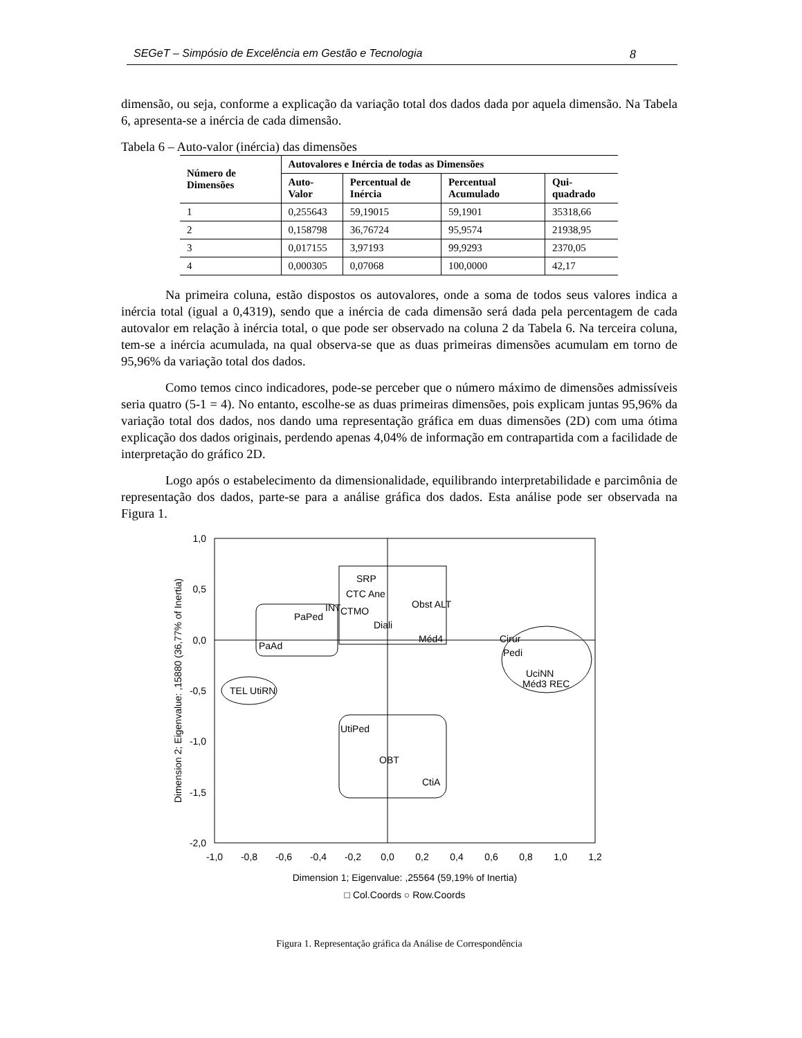SEGeT – Simpósio de Excelência em Gestão e Tecnologia 8
dimensão, ou seja, conforme a explicação da variação total dos dados dada por aquela dimensão. Na Tabela 6, apresenta-se a inércia de cada dimensão.
Tabela 6 – Auto-valor (inércia) das dimensões
| Número de Dimensões | Autovalores e Inércia de todas as Dimensões | | | |
| --- | --- | --- | --- | --- |
| | Auto-Valor | Percentual de Inércia | Percentual Acumulado | Qui-quadrado |
| 1 | 0,255643 | 59,19015 | 59,1901 | 35318,66 |
| 2 | 0,158798 | 36,76724 | 95,9574 | 21938,95 |
| 3 | 0,017155 | 3,97193 | 99,9293 | 2370,05 |
| 4 | 0,000305 | 0,07068 | 100,0000 | 42,17 |
Na primeira coluna, estão dispostos os autovalores, onde a soma de todos seus valores indica a inércia total (igual a 0,4319), sendo que a inércia de cada dimensão será dada pela percentagem de cada autovalor em relação à inércia total, o que pode ser observado na coluna 2 da Tabela 6. Na terceira coluna, tem-se a inércia acumulada, na qual observa-se que as duas primeiras dimensões acumulam em torno de 95,96% da variação total dos dados.
Como temos cinco indicadores, pode-se perceber que o número máximo de dimensões admissíveis seria quatro (5-1 = 4). No entanto, escolhe-se as duas primeiras dimensões, pois explicam juntas 95,96% da variação total dos dados, nos dando uma representação gráfica em duas dimensões (2D) com uma ótima explicação dos dados originais, perdendo apenas 4,04% de informação em contrapartida com a facilidade de interpretação do gráfico 2D.
Logo após o estabelecimento da dimensionalidade, equilibrando interpretabilidade e parcimônia de representação dos dados, parte-se para a análise gráfica dos dados. Esta análise pode ser observada na Figura 1.
1,0
0,5
0,0
-0,5
-1,0
-1,5
-2,0
-1,0
-0,8
-0,6
-0,4
-0,2
0,0
0,2
0,4
0,6
0,8
1,0
1,2
Dimension 1; Eigenvalue: ,25564 (59,19% of Inertia)
□ Col.Coords ○ Row.Coords
Dimension 2; Eigenvalue: ,15880 (36,77% of Inertia)
SRP
CTC Ane
Obst ALT
CTMO
Diali
Méd4
PaPed
INT
PaAd
Cirur
Pedi
UciNN
Méd3 REC
TEL UtiRN
UtiPed
OBT
CtiA
Figura 1. Representação gráfica da Análise de Correspondência